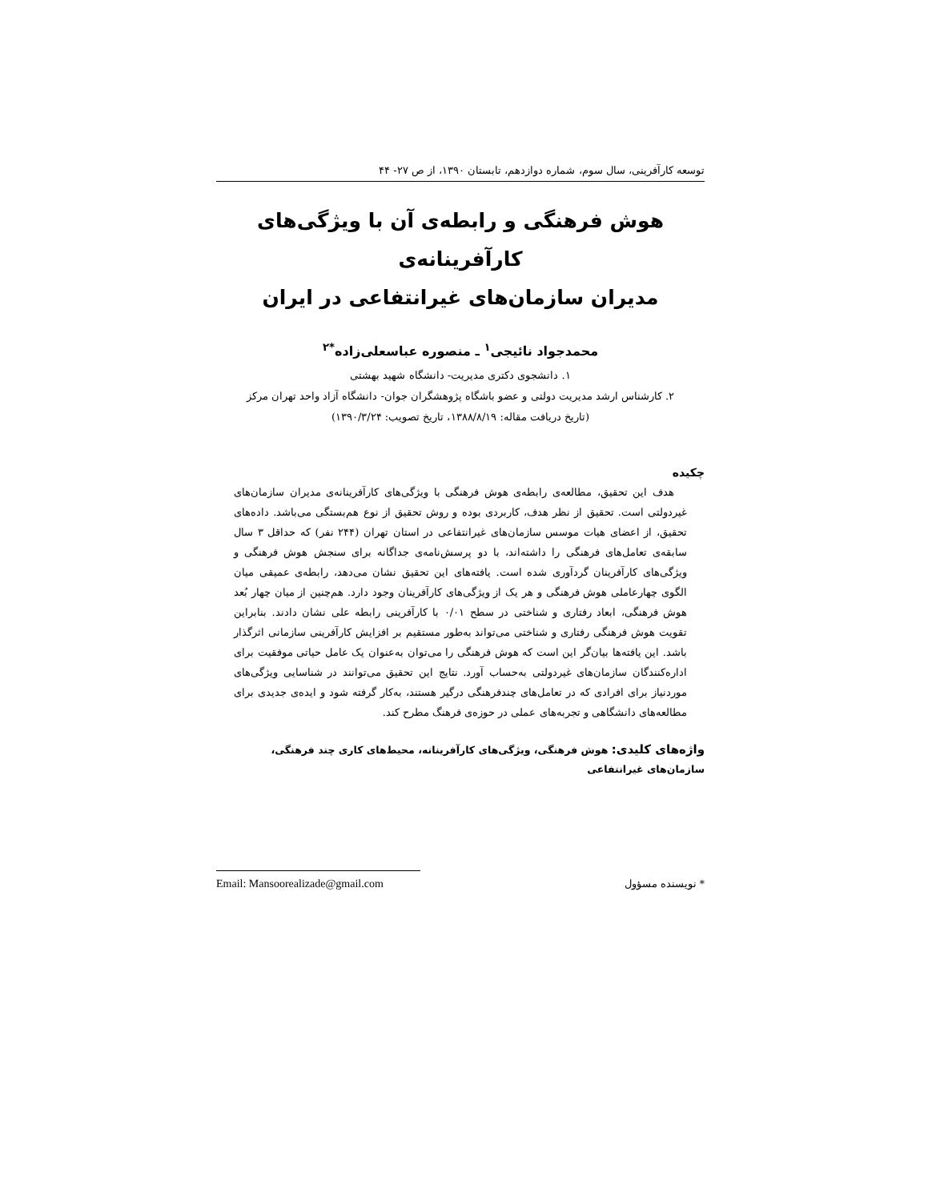توسعه کارآفرینی، سال سوم، شماره دوازدهم، تابستان ۱۳۹۰، از ص ۲۷- ۴۴
هوش فرهنگی و رابطه‌ی آن با ویژگی‌های کارآفرینانه‌ی
مدیران سازمان‌های غیرانتفاعی در ایران
محمدجواد نائیجی<sup>۱</sup> ـ منصوره عباسعلی‌زاده<sup>*۲</sup>
۱. دانشجوی دکتری مدیریت- دانشگاه شهید بهشتی
۲. کارشناس ارشد مدیریت دولتی و عضو باشگاه پژوهشگران جوان- دانشگاه آزاد واحد تهران مرکز
(تاریخ دریافت مقاله: ۱۳۸۸/۸/۱۹، تاریخ تصویب: ۱۳۹۰/۳/۲۴)
چکیده
هدف این تحقیق، مطالعه‌ی رابطه‌ی هوش فرهنگی با ویژگی‌های کارآفرینانه‌ی مدیران سازمان‌های غیردولتی است. تحقیق از نظر هدف، کاربردی بوده و روش تحقیق از نوع هم‌بستگی می‌باشد. داده‌های تحقیق، از اعضای هیات موسس سازمان‌های غیرانتفاعی در استان تهران (۲۴۴ نفر) که حداقل ۳ سال سابقه‌ی تعامل‌های فرهنگی را داشته‌اند، با دو پرسش‌نامه‌ی جداگانه برای سنجش هوش فرهنگی و ویژگی‌های کارآفرینان گردآوری شده است. یافته‌های این تحقیق نشان می‌دهد، رابطه‌ی عمیقی میان الگوی چهارعاملی هوش فرهنگی و هر یک از ویژگی‌های کارآفرینان وجود دارد. هم‌چنین از میان چهار بُعد هوش فرهنگی، ابعاد رفتاری و شناختی در سطح ۰/۰۱ با کارآفرینی رابطه علی نشان دادند. بنابراین تقویت هوش فرهنگی رفتاری و شناختی می‌تواند به‌طور مستقیم بر افزایش کارآفرینی سازمانی اثرگذار باشد. این یافته‌ها بیان‌گر این است که هوش فرهنگی را می‌توان به‌عنوان یک عامل حیاتی موفقیت برای اداره‌کنندگان سازمان‌های غیردولتی به‌حساب آورد. نتایج این تحقیق می‌توانند در شناسایی ویژگی‌های موردنیاز برای افرادی که در تعامل‌های چندفرهنگی درگیر هستند، به‌کار گرفته شود و ایده‌ی جدیدی برای مطالعه‌های دانشگاهی و تجربه‌های عملی در حوزه‌ی فرهنگ مطرح کند.
واژه‌های کلیدی: هوش فرهنگی، ویژگی‌های کارآفرینانه، محیط‌های کاری چند فرهنگی، سازمان‌های غیرانتفاعی
* نویسنده مسؤول Email: Mansoorealizade@gmail.com